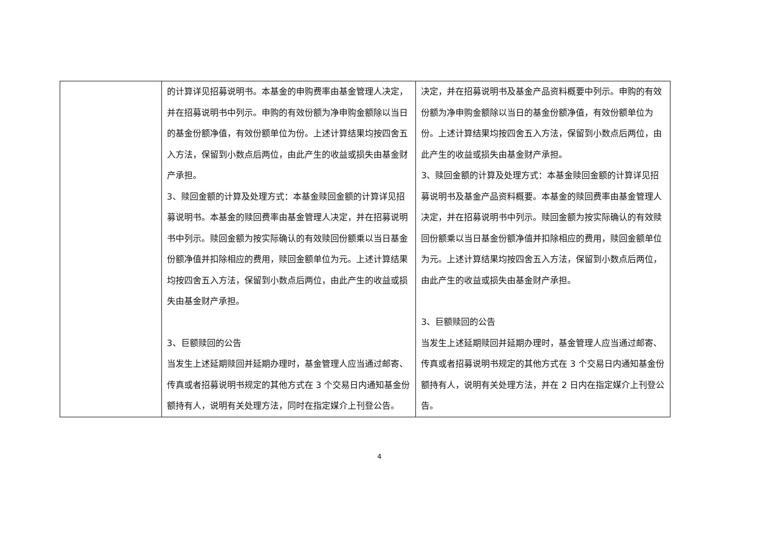| | 的计算详见招募说明书。本基金的申购费率由基金管理人决定，并在招募说明书中列示。申购的有效份额为净申购金额除以当日的基金份额净值，有效份额单位为份。上述计算结果均按四舍五入方法，保留到小数点后两位，由此产生的收益或损失由基金财产承担。 3、赎回金额的计算及处理方式：本基金赎回金额的计算详见招募说明书。本基金的赎回费率由基金管理人决定，并在招募说明书中列示。赎回金额为按实际确认的有效赎回份额乘以当日基金份额净值并扣除相应的费用，赎回金额单位为元。上述计算结果均按四舍五入方法，保留到小数点后两位，由此产生的收益或损失由基金财产承担。 3、巨额赎回的公告 当发生上述延期赎回并延期办理时，基金管理人应当通过邮寄、传真或者招募说明书规定的其他方式在 3 个交易日内通知基金份额持有人，说明有关处理方法，同时在指定媒介上刊登公告。 | 决定，并在招募说明书及基金产品资料概要中列示。申购的有效份额为净申购金额除以当日的基金份额净值，有效份额单位为份。上述计算结果均按四舍五入方法，保留到小数点后两位，由此产生的收益或损失由基金财产承担。 3、赎回金额的计算及处理方式：本基金赎回金额的计算详见招募说明书及基金产品资料概要。本基金的赎回费率由基金管理人决定，并在招募说明书中列示。赎回金额为按实际确认的有效赎回份额乘以当日基金份额净值并扣除相应的费用，赎回金额单位为元。上述计算结果均按四舍五入方法，保留到小数点后两位，由此产生的收益或损失由基金财产承担。 3、巨额赎回的公告 当发生上述延期赎回并延期办理时，基金管理人应当通过邮寄、传真或者招募说明书规定的其他方式在 3 个交易日内通知基金份额持有人，说明有关处理方法，并在 2 日内在指定媒介上刊登公告。 |
4